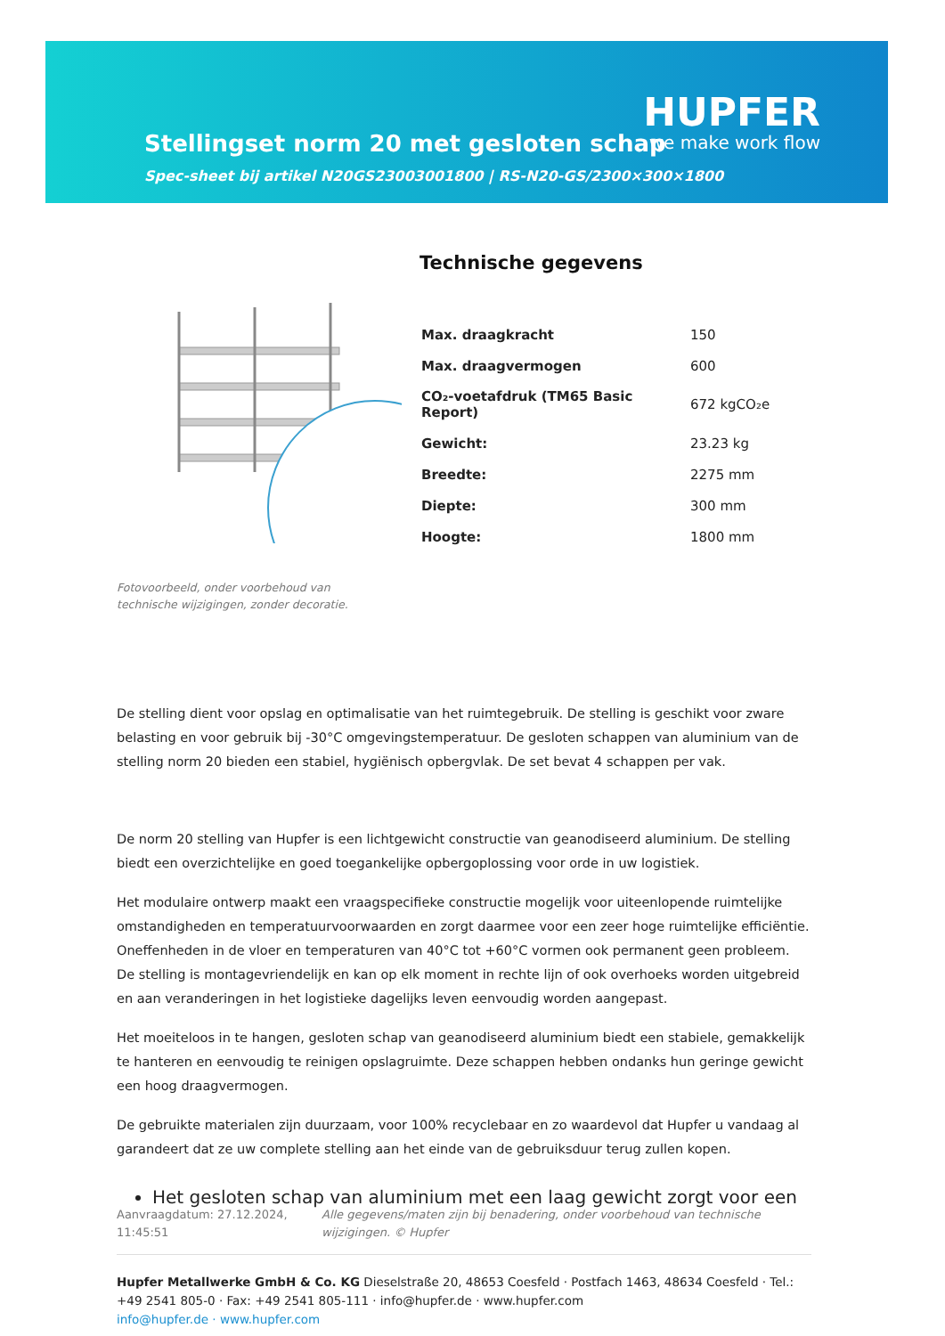Stellingset norm 20 met gesloten schap
Spec-sheet bij artikel N20GS23003001800 | RS-N20-GS/2300×300×1800
HUPFER
we make work flow
Fotovoorbeeld, onder voorbehoud van technische wijzigingen, zonder decoratie.
Technische gegevens
| Max. draagkracht | 150 |
| Max. draagvermogen | 600 |
| CO₂-voetafdruk (TM65 Basic Report) | 672 kgCO₂e |
| Gewicht: | 23.23 kg |
| Breedte: | 2275 mm |
| Diepte: | 300 mm |
| Hoogte: | 1800 mm |
De stelling dient voor opslag en optimalisatie van het ruimtegebruik. De stelling is geschikt voor zware belasting en voor gebruik bij -30°C omgevingstemperatuur. De gesloten schappen van aluminium van de stelling norm 20 bieden een stabiel, hygiënisch opbergvlak. De set bevat 4 schappen per vak.
De norm 20 stelling van Hupfer is een lichtgewicht constructie van geanodiseerd aluminium. De stelling biedt een overzichtelijke en goed toegankelijke opbergoplossing voor orde in uw logistiek.
Het modulaire ontwerp maakt een vraagspecifieke constructie mogelijk voor uiteenlopende ruimtelijke omstandigheden en temperatuurvoorwaarden en zorgt daarmee voor een zeer hoge ruimtelijke efficiëntie. Oneffenheden in de vloer en temperaturen van 40°C tot +60°C vormen ook permanent geen probleem. De stelling is montagevriendelijk en kan op elk moment in rechte lijn of ook overhoeks worden uitgebreid en aan veranderingen in het logistieke dagelijks leven eenvoudig worden aangepast.
Het moeiteloos in te hangen, gesloten schap van geanodiseerd aluminium biedt een stabiele, gemakkelijk te hanteren en eenvoudig te reinigen opslagruimte. Deze schappen hebben ondanks hun geringe gewicht een hoog draagvermogen.
De gebruikte materialen zijn duurzaam, voor 100% recyclebaar en zo waardevol dat Hupfer u vandaag al garandeert dat ze uw complete stelling aan het einde van de gebruiksduur terug zullen kopen.
Het gesloten schap van aluminium met een laag gewicht zorgt voor een
Aanvraagdatum: 27.12.2024, 11:45:51
Alle gegevens/maten zijn bij benadering, onder voorbehoud van technische wijzigingen. © Hupfer
Hupfer Metallwerke GmbH & Co. KG Dieselstraße 20, 48653 Coesfeld · Postfach 1463, 48634 Coesfeld · Tel.: +49 2541 805-0 · Fax: +49 2541 805-111 · info@hupfer.de · www.hupfer.com
info@hupfer.de · www.hupfer.com